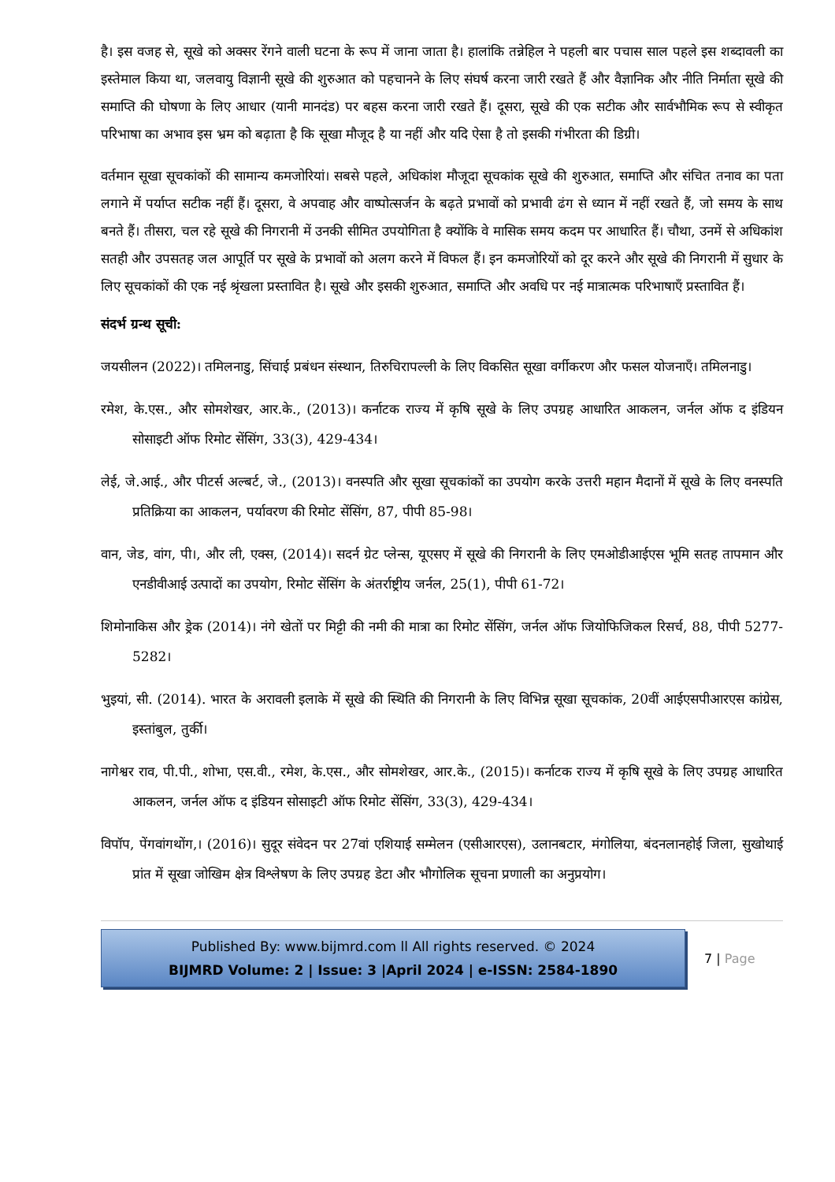है। इस वजह से, सूखे को अक्सर रेंगने वाली घटना के रूप में जाना जाता है। हालांकि तन्नेहिल ने पहली बार पचास साल पहले इस शब्दावली का इस्तेमाल किया था, जलवायु विज्ञानी सूखे की शुरुआत को पहचानने के लिए संघर्ष करना जारी रखते हैं और वैज्ञानिक और नीति निर्माता सूखे की समाप्ति की घोषणा के लिए आधार (यानी मानदंड) पर बहस करना जारी रखते हैं। दूसरा, सूखे की एक सटीक और सार्वभौमिक रूप से स्वीकृत परिभाषा का अभाव इस भ्रम को बढ़ाता है कि सूखा मौजूद है या नहीं और यदि ऐसा है तो इसकी गंभीरता की डिग्री।
वर्तमान सूखा सूचकांकों की सामान्य कमजोरियां। सबसे पहले, अधिकांश मौजूदा सूचकांक सूखे की शुरुआत, समाप्ति और संचित तनाव का पता लगाने में पर्याप्त सटीक नहीं हैं। दूसरा, वे अपवाह और वाष्पोत्सर्जन के बढ़ते प्रभावों को प्रभावी ढंग से ध्यान में नहीं रखते हैं, जो समय के साथ बनते हैं। तीसरा, चल रहे सूखे की निगरानी में उनकी सीमित उपयोगिता है क्योंकि वे मासिक समय कदम पर आधारित हैं। चौथा, उनमें से अधिकांश सतही और उपसतह जल आपूर्ति पर सूखे के प्रभावों को अलग करने में विफल हैं। इन कमजोरियों को दूर करने और सूखे की निगरानी में सुधार के लिए सूचकांकों की एक नई श्रृंखला प्रस्तावित है। सूखे और इसकी शुरुआत, समाप्ति और अवधि पर नई मात्रात्मक परिभाषाएँ प्रस्तावित हैं।
संदर्भ ग्रन्थ सूची:
जयसीलन (2022)। तमिलनाडु, सिंचाई प्रबंधन संस्थान, तिरुचिरापल्ली के लिए विकसित सूखा वर्गीकरण और फसल योजनाएँ। तमिलनाडु।
रमेश, के.एस., और सोमशेखर, आर.के., (2013)। कर्नाटक राज्य में कृषि सूखे के लिए उपग्रह आधारित आकलन, जर्नल ऑफ द इंडियन सोसाइटी ऑफ रिमोट सेंसिंग, 33(3), 429-434।
लेई, जे.आई., और पीटर्स अल्बर्ट, जे., (2013)। वनस्पति और सूखा सूचकांकों का उपयोग करके उत्तरी महान मैदानों में सूखे के लिए वनस्पति प्रतिक्रिया का आकलन, पर्यावरण की रिमोट सेंसिंग, 87, पीपी 85-98।
वान, जेड, वांग, पी।, और ली, एक्स, (2014)। सदर्न ग्रेट प्लेन्स, यूएसए में सूखे की निगरानी के लिए एमओडीआईएस भूमि सतह तापमान और एनडीवीआई उत्पादों का उपयोग, रिमोट सेंसिंग के अंतर्राष्ट्रीय जर्नल, 25(1), पीपी 61-72।
शिमोनाकिस और ड्रेक (2014)। नंगे खेतों पर मिट्टी की नमी की मात्रा का रिमोट सेंसिंग, जर्नल ऑफ जियोफिजिकल रिसर्च, 88, पीपी 5277-5282।
भुइयां, सी. (2014). भारत के अरावली इलाके में सूखे की स्थिति की निगरानी के लिए विभिन्न सूखा सूचकांक, 20वीं आईएसपीआरएस कांग्रेस, इस्तांबुल, तुर्की।
नागेश्वर राव, पी.पी., शोभा, एस.वी., रमेश, के.एस., और सोमशेखर, आर.के., (2015)। कर्नाटक राज्य में कृषि सूखे के लिए उपग्रह आधारित आकलन, जर्नल ऑफ द इंडियन सोसाइटी ऑफ रिमोट सेंसिंग, 33(3), 429-434।
विपॉप, पेंगवांगथोंग,। (2016)। सुदूर संवेदन पर 27वां एशियाई सम्मेलन (एसीआरएस), उलानबटार, मंगोलिया, बंदनलानहोई जिला, सुखोथाई प्रांत में सूखा जोखिम क्षेत्र विश्लेषण के लिए उपग्रह डेटा और भौगोलिक सूचना प्रणाली का अनुप्रयोग।
Published By: www.bijmrd.com ll All rights reserved. © 2024
BIJMRD Volume: 2 | Issue: 3 |April 2024 | e-ISSN: 2584-1890
7 | Page